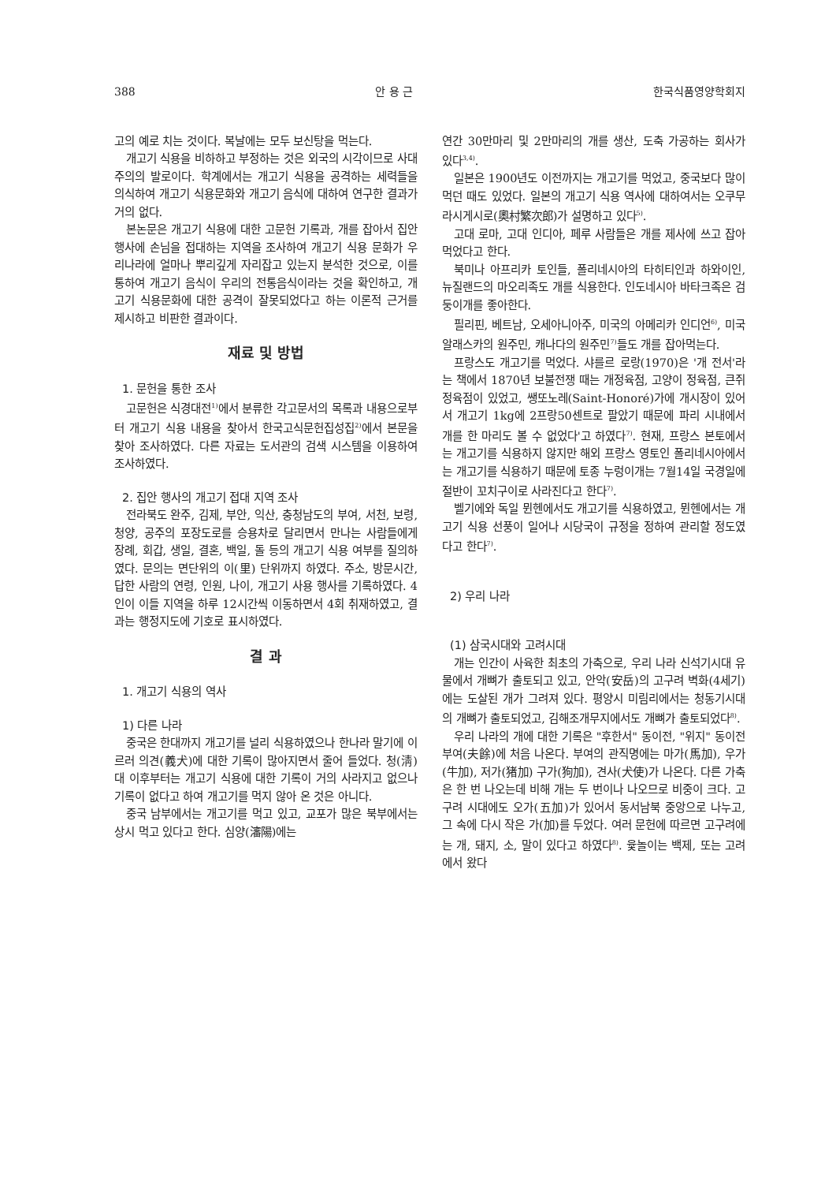388 안 용 근 한국식품영양학회지
고의 예로 치는 것이다. 복날에는 모두 보신탕을 먹는다.
개고기 식용을 비하하고 부정하는 것은 외국의 시각이므로 사대주의의 발로이다. 학계에서는 개고기 식용을 공격하는 세력들을 의식하여 개고기 식용문화와 개고기 음식에 대하여 연구한 결과가 거의 없다.
본논문은 개고기 식용에 대한 고문헌 기록과, 개를 잡아서 집안 행사에 손님을 접대하는 지역을 조사하여 개고기 식용 문화가 우리나라에 얼마나 뿌리깊게 자리잡고 있는지 분석한 것으로, 이를 통하여 개고기 음식이 우리의 전통음식이라는 것을 확인하고, 개고기 식용문화에 대한 공격이 잘못되었다고 하는 이론적 근거를 제시하고 비판한 결과이다.
재료 및 방법
1. 문헌을 통한 조사
고문헌은 식경대전<sup>1)</sup>에서 분류한 각고문서의 목록과 내용으로부터 개고기 식용 내용을 찾아서 한국고식문헌집성집<sup>2)</sup>에서 본문을 찾아 조사하였다. 다른 자료는 도서관의 검색 시스템을 이용하여 조사하였다.
2. 집안 행사의 개고기 접대 지역 조사
전라북도 완주, 김제, 부안, 익산, 충청남도의 부여, 서천, 보령, 청양, 공주의 포장도로를 승용차로 달리면서 만나는 사람들에게 장례, 회갑, 생일, 결혼, 백일, 돌 등의 개고기 식용 여부를 질의하였다. 문의는 면단위의 이(里) 단위까지 하였다. 주소, 방문시간, 답한 사람의 연령, 인원, 나이, 개고기 사용 행사를 기록하였다. 4인이 이들 지역을 하루 12시간씩 이동하면서 4회 취재하였고, 결과는 행정지도에 기호로 표시하였다.
결 과
1. 개고기 식용의 역사
1) 다른 나라
중국은 한대까지 개고기를 널리 식용하였으나 한나라 말기에 이르러 의견(義犬)에 대한 기록이 많아지면서 줄어 들었다. 청(淸)대 이후부터는 개고기 식용에 대한 기록이 거의 사라지고 없으나 기록이 없다고 하여 개고기를 먹지 않아 온 것은 아니다.
중국 남부에서는 개고기를 먹고 있고, 교포가 많은 북부에서는 상시 먹고 있다고 한다. 심양(瀋陽)에는
연간 30만마리 및 2만마리의 개를 생산, 도축 가공하는 회사가 있다<sup>3,4)</sup>.
일본은 1900년도 이전까지는 개고기를 먹었고, 중국보다 많이 먹던 때도 있었다. 일본의 개고기 식용 역사에 대하여서는 오쿠무라시게시로(奧村繁次郎)가 설명하고 있다<sup>5)</sup>.
고대 로마, 고대 인디아, 페루 사람들은 개를 제사에 쓰고 잡아먹었다고 한다.
북미나 아프리카 토인들, 폴리네시아의 타히티인과 하와이인, 뉴질랜드의 마오리족도 개를 식용한다. 인도네시아 바타크족은 검둥이개를 좋아한다.
필리핀, 베트남, 오세아니아주, 미국의 아메리카 인디언<sup>6)</sup>, 미국 알래스카의 원주민, 캐나다의 원주민<sup>7)</sup>들도 개를 잡아먹는다.
프랑스도 개고기를 먹었다. 샤를르 로랑(1970)은 '개 전서'라는 책에서 1870년 보불전쟁 때는 개정육점, 고양이 정육점, 큰쥐 정육점이 있었고, 쌩또노레(Saint-Honoré)가에 개시장이 있어서 개고기 1kg에 2프랑50센트로 팔았기 때문에 파리 시내에서 개를 한 마리도 볼 수 없었다'고 하였다<sup>7)</sup>. 현재, 프랑스 본토에서는 개고기를 식용하지 않지만 해외 프랑스 영토인 폴리네시아에서는 개고기를 식용하기 때문에 토종 누렁이개는 7월14일 국경일에 절반이 꼬치구이로 사라진다고 한다<sup>7)</sup>.
벨기에와 독일 뮌헨에서도 개고기를 식용하였고, 뮌헨에서는 개고기 식용 선풍이 일어나 시당국이 규정을 정하여 관리할 정도였다고 한다<sup>7)</sup>.
2) 우리 나라
(1) 삼국시대와 고려시대
개는 인간이 사육한 최초의 가축으로, 우리 나라 신석기시대 유물에서 개뼈가 출토되고 있고, 안악(安岳)의 고구려 벽화(4세기)에는 도살된 개가 그려져 있다. 평양시 미림리에서는 청동기시대의 개뼈가 출토되었고, 김해조개무지에서도 개뼈가 출토되었다<sup>8)</sup>.
우리 나라의 개에 대한 기록은 "후한서" 동이전, "위지" 동이전 부여(夫餘)에 처음 나온다. 부여의 관직명에는 마가(馬加), 우가(牛加), 저가(猪加) 구가(狗加), 견사(犬使)가 나온다. 다른 가축은 한 번 나오는데 비해 개는 두 번이나 나오므로 비중이 크다. 고구려 시대에도 오가(五加)가 있어서 동서남북 중앙으로 나누고, 그 속에 다시 작은 가(加)를 두었다. 여러 문헌에 따르면 고구려에는 개, 돼지, 소, 말이 있다고 하였다<sup>8)</sup>. 윷놀이는 백제, 또는 고려에서 왔다